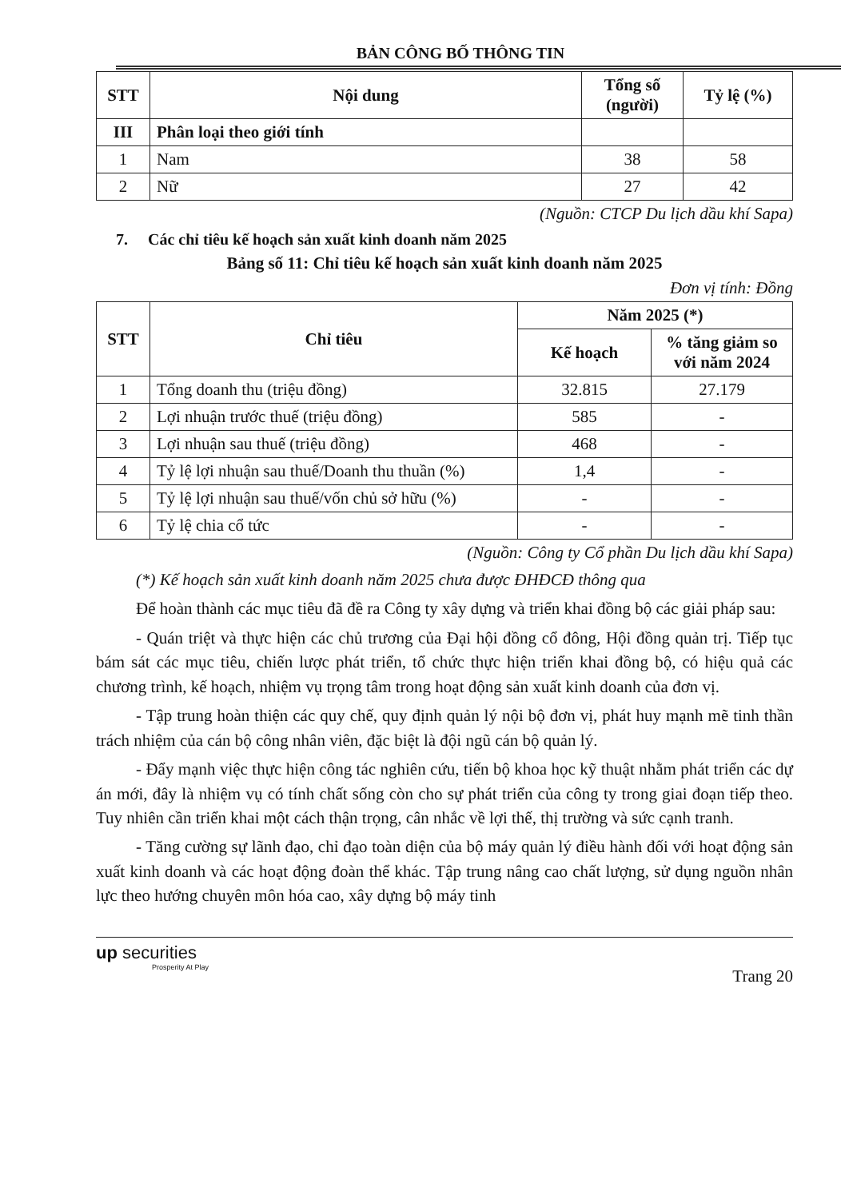BẢN CÔNG BỐ THÔNG TIN
| STT | Nội dung | Tổng số (người) | Tỷ lệ (%) |
| --- | --- | --- | --- |
| III | Phân loại theo giới tính | | |
| 1 | Nam | 38 | 58 |
| 2 | Nữ | 27 | 42 |
(Nguồn: CTCP Du lịch dầu khí Sapa)
7. Các chỉ tiêu kế hoạch sản xuất kinh doanh năm 2025
Bảng số 11: Chỉ tiêu kế hoạch sản xuất kinh doanh năm 2025
Đơn vị tính: Đồng
| STT | Chỉ tiêu | Năm 2025 (*) | |
| --- | --- | --- | --- |
| | | Kế hoạch | % tăng giảm so với năm 2024 |
| 1 | Tổng doanh thu (triệu đồng) | 32.815 | 27.179 |
| 2 | Lợi nhuận trước thuế (triệu đồng) | 585 | - |
| 3 | Lợi nhuận sau thuế (triệu đồng) | 468 | - |
| 4 | Tỷ lệ lợi nhuận sau thuế/Doanh thu thuần (%) | 1,4 | - |
| 5 | Tỷ lệ lợi nhuận sau thuế/vốn chủ sở hữu (%) | - | - |
| 6 | Tỷ lệ chia cổ tức | - | - |
(Nguồn: Công ty Cổ phần Du lịch dầu khí Sapa)
(*) Kế hoạch sản xuất kinh doanh năm 2025 chưa được ĐHĐCĐ thông qua
Để hoàn thành các mục tiêu đã đề ra Công ty xây dựng và triển khai đồng bộ các giải pháp sau:
- Quán triệt và thực hiện các chủ trương của Đại hội đồng cổ đông, Hội đồng quản trị. Tiếp tục bám sát các mục tiêu, chiến lược phát triển, tổ chức thực hiện triển khai đồng bộ, có hiệu quả các chương trình, kế hoạch, nhiệm vụ trọng tâm trong hoạt động sản xuất kinh doanh của đơn vị.
- Tập trung hoàn thiện các quy chế, quy định quản lý nội bộ đơn vị, phát huy mạnh mẽ tinh thần trách nhiệm của cán bộ công nhân viên, đặc biệt là đội ngũ cán bộ quản lý.
- Đẩy mạnh việc thực hiện công tác nghiên cứu, tiến bộ khoa học kỹ thuật nhằm phát triển các dự án mới, đây là nhiệm vụ có tính chất sống còn cho sự phát triển của công ty trong giai đoạn tiếp theo. Tuy nhiên cần triển khai một cách thận trọng, cân nhắc về lợi thế, thị trường và sức cạnh tranh.
- Tăng cường sự lãnh đạo, chỉ đạo toàn diện của bộ máy quản lý điều hành đối với hoạt động sản xuất kinh doanh và các hoạt động đoàn thể khác. Tập trung nâng cao chất lượng, sử dụng nguồn nhân lực theo hướng chuyên môn hóa cao, xây dựng bộ máy tinh
up securities
Prosperity At Play
Trang 20